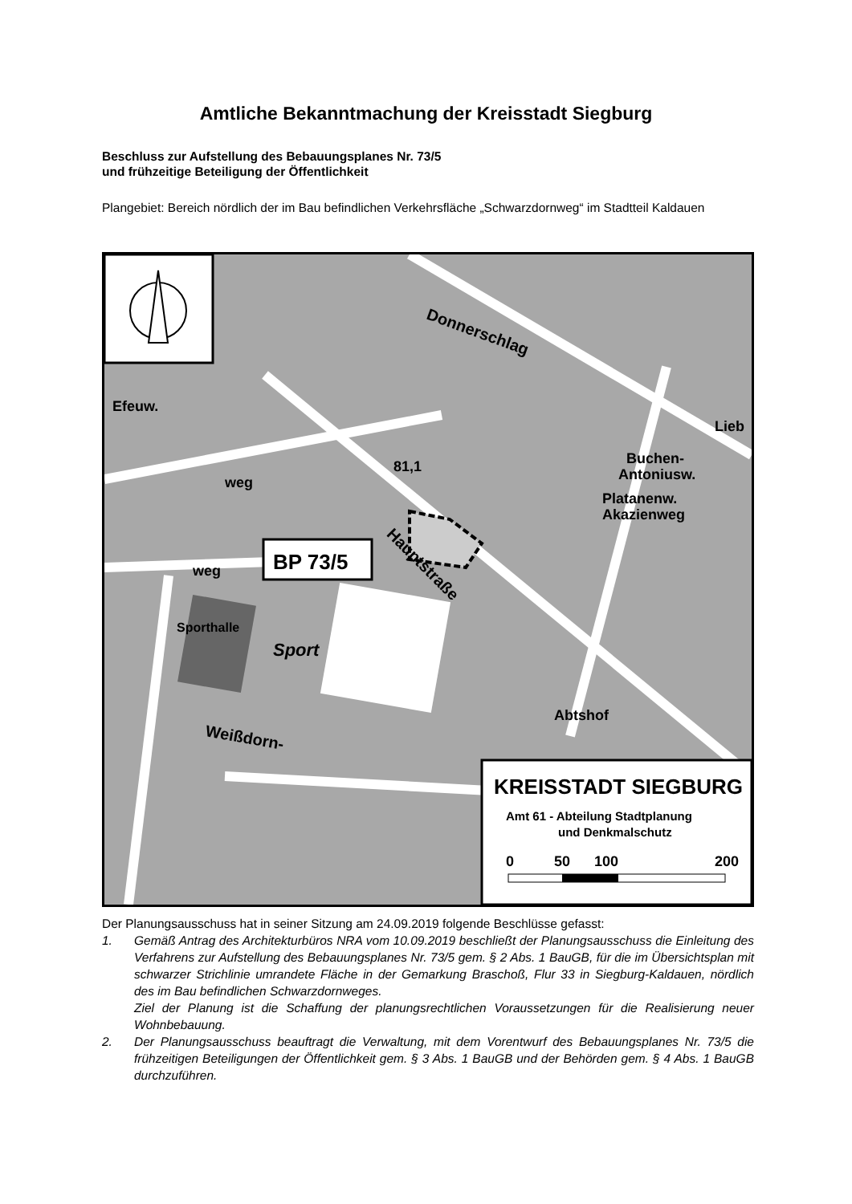Amtliche Bekanntmachung der Kreisstadt Siegburg
Beschluss zur Aufstellung des Bebauungsplanes Nr. 73/5
und frühzeitige Beteiligung der Öffentlichkeit
Plangebiet: Bereich nördlich der im Bau befindlichen Verkehrsfläche „Schwarzdornweg“ im Stadtteil Kaldauen
BP 73/5
Efeuw.
weg
weg
81,1
Sporthalle
Sport
Donnerschlag
Hauptstraße
Weißdorn-
Buchen-
Lieb
Platanenw.
Akazienweg
Antoniusw.
Abtshof
KREISSTADT SIEGBURG
Amt 61 - Abteilung Stadtplanung
und Denkmalschutz
0
50
100
200
Der Planungsausschuss hat in seiner Sitzung am 24.09.2019 folgende Beschlüsse gefasst:
1. Gemäß Antrag des Architekturbüros NRA vom 10.09.2019 beschließt der Planungsausschuss die Einleitung des Verfahrens zur Aufstellung des Bebauungsplanes Nr. 73/5 gem. § 2 Abs. 1 BauGB, für die im Übersichtsplan mit schwarzer Strichlinie umrandete Fläche in der Gemarkung Braschoß, Flur 33 in Siegburg-Kaldauen, nördlich des im Bau befindlichen Schwarzdornweges.
Ziel der Planung ist die Schaffung der planungsrechtlichen Voraussetzungen für die Realisierung neuer Wohnbebauung.
2. Der Planungsausschuss beauftragt die Verwaltung, mit dem Vorentwurf des Bebauungsplanes Nr. 73/5 die frühzeitigen Beteiligungen der Öffentlichkeit gem. § 3 Abs. 1 BauGB und der Behörden gem. § 4 Abs. 1 BauGB durchzuführen.